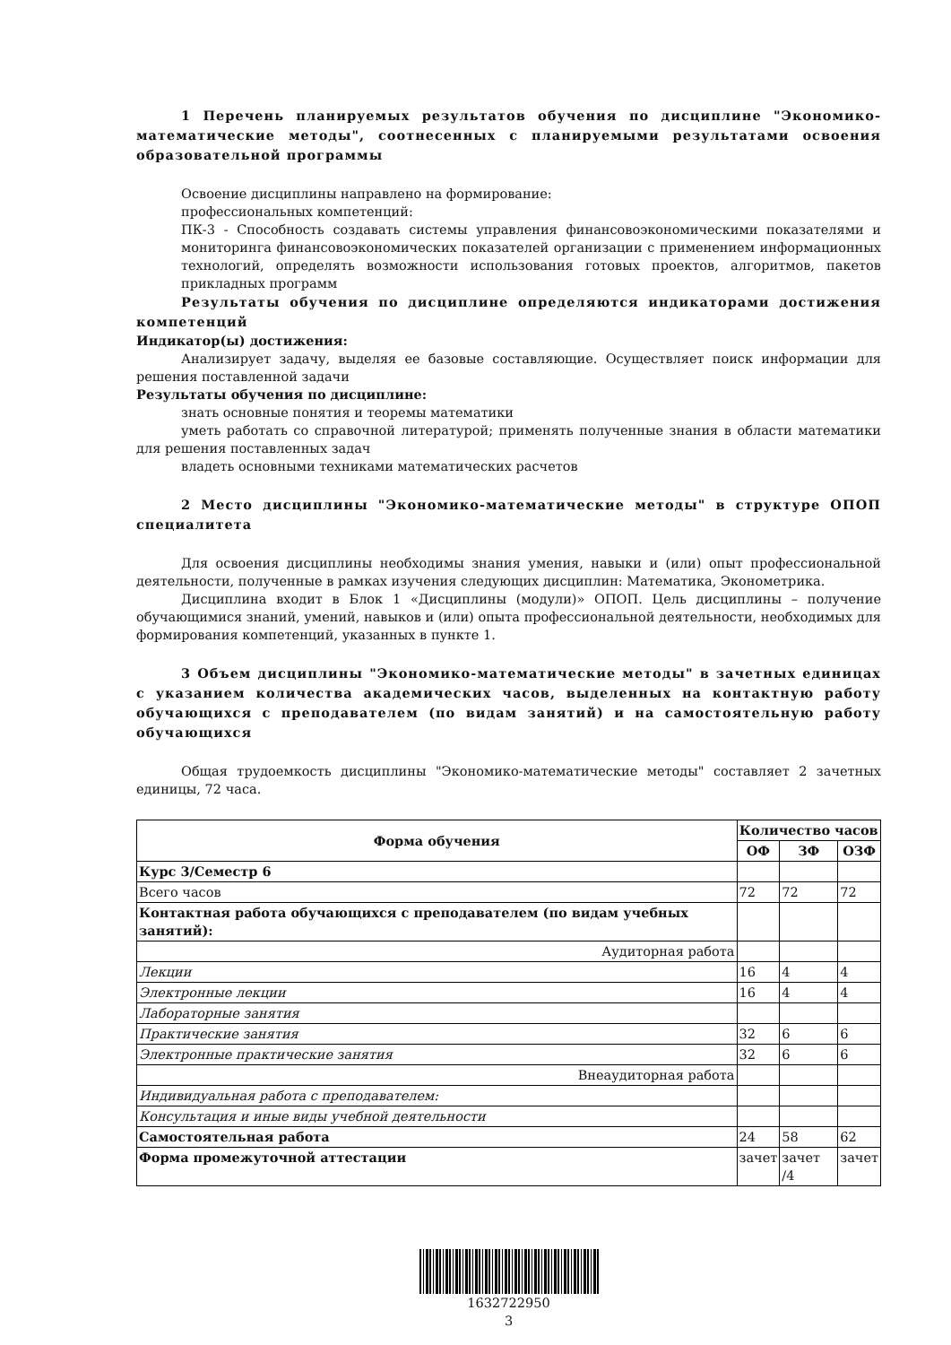1 Перечень планируемых результатов обучения по дисциплине "Экономико-математические методы", соотнесенных с планируемыми результатами освоения образовательной программы
Освоение дисциплины направлено на формирование:
профессиональных компетенций:
ПК-3 - Способность создавать системы управления финансовоэкономическими показателями и мониторинга финансовоэкономических показателей организации с применением информационных технологий, определять возможности использования готовых проектов, алгоритмов, пакетов прикладных программ
Результаты обучения по дисциплине определяются индикаторами достижения компетенций
Индикатор(ы) достижения:
Анализирует задачу, выделяя ее базовые составляющие. Осуществляет поиск информации для решения поставленной задачи
Результаты обучения по дисциплине:
знать основные понятия и теоремы математики
уметь работать со справочной литературой; применять полученные знания в области математики для решения поставленных задач
владеть основными техниками математических расчетов
2 Место дисциплины "Экономико-математические методы" в структуре ОПОП специалитета
Для освоения дисциплины необходимы знания умения, навыки и (или) опыт профессиональной деятельности, полученные в рамках изучения следующих дисциплин: Математика, Эконометрика.
Дисциплина входит в Блок 1 «Дисциплины (модули)» ОПОП. Цель дисциплины – получение обучающимися знаний, умений, навыков и (или) опыта профессиональной деятельности, необходимых для формирования компетенций, указанных в пункте 1.
3 Объем дисциплины "Экономико-математические методы" в зачетных единицах с указанием количества академических часов, выделенных на контактную работу обучающихся с преподавателем (по видам занятий) и на самостоятельную работу обучающихся
Общая трудоемкость дисциплины "Экономико-математические методы" составляет 2 зачетных единицы, 72 часа.
| Форма обучения | Количество часов | | |
| --- | --- | --- | --- |
| | ОФ | ЗФ | ОЗФ |
| Курс 3/Семестр 6 | | | |
| Всего часов | 72 | 72 | 72 |
| Контактная работа обучающихся с преподавателем (по видам учебных занятий): | | | |
| Аудиторная работа | | | |
| Лекции | 16 | 4 | 4 |
| Электронные лекции | 16 | 4 | 4 |
| Лабораторные занятия | | | |
| Практические занятия | 32 | 6 | 6 |
| Электронные практические занятия | 32 | 6 | 6 |
| Внеаудиторная работа | | | |
| Индивидуальная работа с преподавателем: | | | |
| Консультация и иные виды учебной деятельности | | | |
| Самостоятельная работа | 24 | 58 | 62 |
| Форма промежуточной аттестации | зачет | зачет /4 | зачет |
1632722950
3